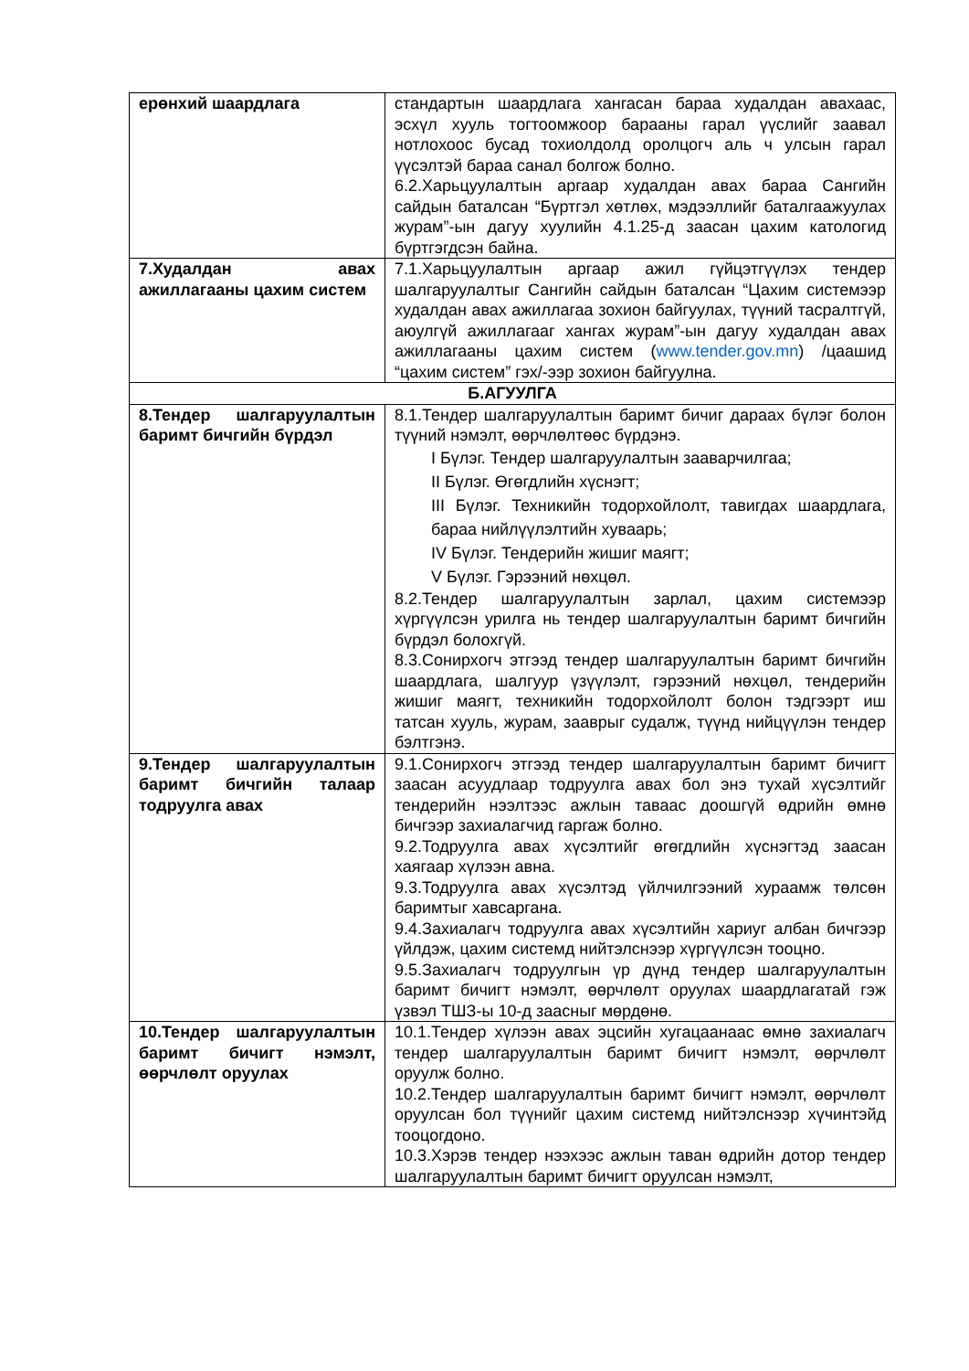| ерөнхий шаардлага | стандартын шаардлага хангасан бараа худалдан авахаас, эсхүл хууль тогтоомжоор барааны гарал үүслийг заавал нотлохоос бусад тохиолдолд оролцогч аль ч улсын гарал үүсэлтэй бараа санал болгож болно. 6.2.Харьцуулалтын аргаар худалдан авах бараа Сангийн сайдын баталсан “Бүртгэл хөтлөх, мэдээллийг баталгаажуулах журам”-ын дагуу хуулийн 4.1.25-д заасан цахим катологид бүртгэгдсэн байна. |
| 7.Худалдан авах ажиллагааны цахим систем | 7.1.Харьцуулалтын аргаар ажил гүйцэтгүүлэх тендер шалгаруулалтыг Сангийн сайдын баталсан “Цахим системээр худалдан авах ажиллагаа зохион байгуулах, түүний тасралтгүй, аюулгүй ажиллагааг хангах журам”-ын дагуу худалдан авах ажиллагааны цахим систем ( www.tender.gov.mn ) /цаашид “цахим систем” гэх/-ээр зохион байгуулна. |
| Б.АГУУЛГА | |
| 8.Тендер шалгаруулалтын баримт бичгийн бүрдэл | 8.1.Тендер шалгаруулалтын баримт бичиг дараах бүлэг болон түүний нэмэлт, өөрчлөлтөөс бүрдэнэ. I Бүлэг. Тендер шалгаруулалтын зааварчилгаа; II Бүлэг. Өгөгдлийн хүснэгт; III Бүлэг. Техникийн тодорхойлолт, тавигдах шаардлага, бараа нийлүүлэлтийн хуваарь; IV Бүлэг. Тендерийн жишиг маягт; V Бүлэг. Гэрээний нөхцөл. 8.2.Тендер шалгаруулалтын зарлал, цахим системээр хүргүүлсэн урилга нь тендер шалгаруулалтын баримт бичгийн бүрдэл болохгүй. 8.3.Сонирхогч этгээд тендер шалгаруулалтын баримт бичгийн шаардлага, шалгуур үзүүлэлт, гэрээний нөхцөл, тендерийн жишиг маягт, техникийн тодорхойлолт болон тэдгээрт иш татсан хууль, журам, зааврыг судалж, түүнд нийцүүлэн тендер бэлтгэнэ. |
| 9.Тендер шалгаруулалтын баримт бичгийн талаар тодруулга авах | 9.1.Сонирхогч этгээд тендер шалгаруулалтын баримт бичигт заасан асуудлаар тодруулга авах бол энэ тухай хүсэлтийг тендерийн нээлтээс ажлын таваас доошгүй өдрийн өмнө бичгээр захиалагчид гаргаж болно. 9.2.Тодруулга авах хүсэлтийг өгөгдлийн хүснэгтэд заасан хаягаар хүлээн авна. 9.3.Тодруулга авах хүсэлтэд үйлчилгээний хураамж төлсөн баримтыг хавсаргана. 9.4.Захиалагч тодруулга авах хүсэлтийн хариуг албан бичгээр үйлдэж, цахим системд нийтэлснээр хүргүүлсэн тооцно. 9.5.Захиалагч тодруулгын үр дүнд тендер шалгаруулалтын баримт бичигт нэмэлт, өөрчлөлт оруулах шаардлагатай гэж үзвэл ТШЗ-ы 10-д заасныг мөрдөнө. |
| 10.Тендер шалгаруулалтын баримт бичигт нэмэлт, өөрчлөлт оруулах | 10.1.Тендер хүлээн авах эцсийн хугацаанаас өмнө захиалагч тендер шалгаруулалтын баримт бичигт нэмэлт, өөрчлөлт оруулж болно. 10.2.Тендер шалгаруулалтын баримт бичигт нэмэлт, өөрчлөлт оруулсан бол түүнийг цахим системд нийтэлснээр хүчинтэйд тооцогдоно. 10.3.Хэрэв тендер нээхээс ажлын таван өдрийн дотор тендер шалгаруулалтын баримт бичигт оруулсан нэмэлт, |